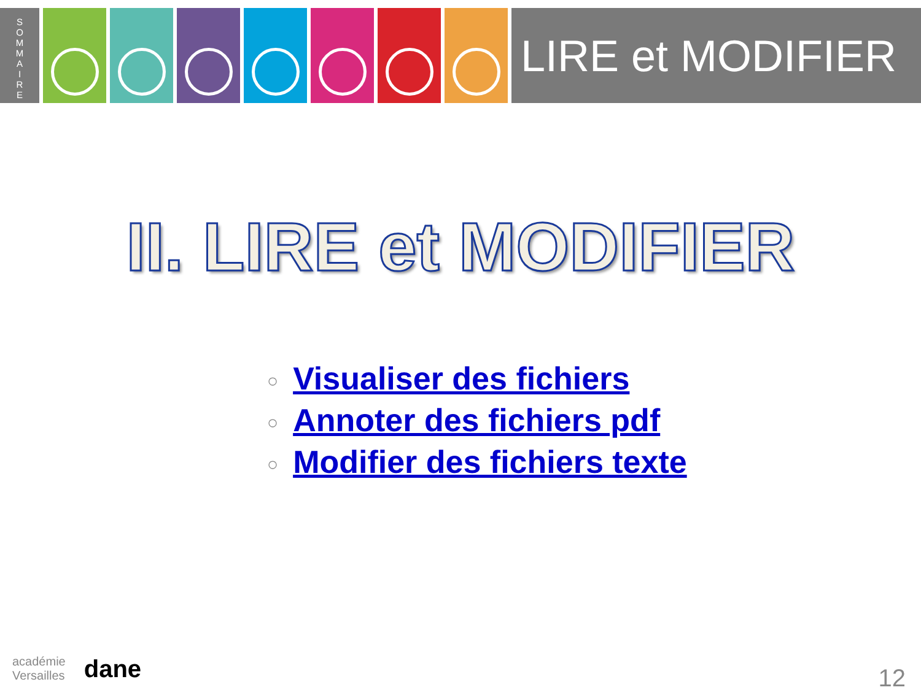S
O
M
M
A
I
R
E
LIRE et MODIFIER
II. LIRE et MODIFIER
○ Visualiser des fichiers
○ Annoter des fichiers pdf
○ Modifier des fichiers texte
académie
Versailles
dane
12